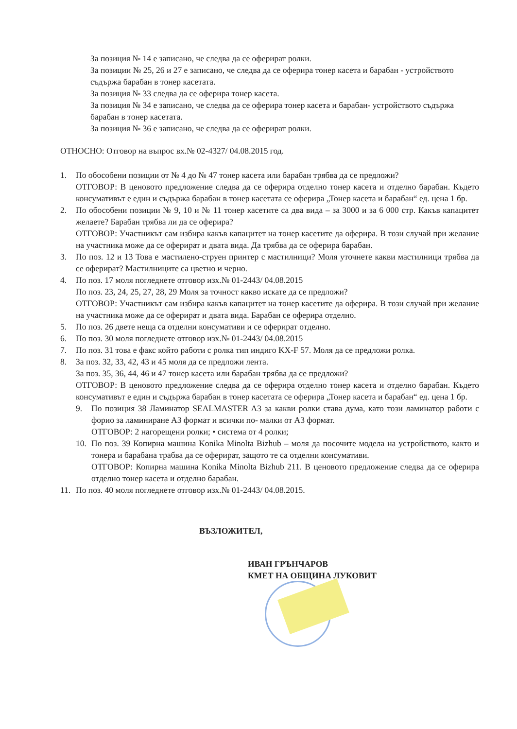За позиция № 14 е записано, че следва да се оферират ролки.
За позиции № 25, 26 и 27 е записано, че следва да се оферира тонер касета и барабан - устройството съдържа барабан в тонер касетата.
За позиция № 33 следва да се оферира тонер касета.
За позиция № 34 е записано, че следва да се оферира тонер касета и барабан- устройството съдържа барабан в тонер касетата.
За позиция № 36 е записано, че следва да се оферират ролки.
ОТНОСНО: Отговор на въпрос вх.№ 02-4327/ 04.08.2015 год.
1. По обособени позиции от № 4 до № 47 тонер касета или барабан трябва да се предложи?
ОТГОВОР: В ценовото предложение следва да се оферира отделно тонер касета и отделно барабан. Където консумативът е един и съдържа барабан в тонер касетата се оферира „Тонер касета и барабан“ ед. цена 1 бр.
2. По обособени позиции № 9, 10 и № 11 тонер касетите са два вида – за 3000 и за 6 000 стр. Какъв капацитет желаете? Барабан трябва ли да се оферира?
ОТГОВОР: Участникът сам избира какъв капацитет на тонер касетите да оферира. В този случай при желание на участника може да се оферират и двата вида. Да трябва да се оферира барабан.
3. По поз. 12 и 13 Това е мастилено-струен принтер с мастилници? Моля уточнете какви мастилници трябва да се оферират? Мастилниците са цветно и черно.
4. По поз. 17 моля погледнете отговор изх.№ 01-2443/ 04.08.2015
По поз. 23, 24, 25, 27, 28, 29 Моля за точност какво искате да се предложи?
ОТГОВОР: Участникът сам избира какъв капацитет на тонер касетите да оферира. В този случай при желание на участника може да се оферират и двата вида. Барабан се оферира отделно.
5. По поз. 26 двете неща са отделни консумативи и се оферират отделно.
6. По поз. 30 моля погледнете отговор изх.№ 01-2443/ 04.08.2015
7. По поз. 31 това е факс който работи с ролка тип индиго KX-F 57. Моля да се предложи ролка.
8. За поз. 32, 33, 42, 43 и 45 моля да се предложи лента.
За поз. 35, 36, 44, 46 и 47 тонер касета или барабан трябва да се предложи?
ОТГОВОР: В ценовото предложение следва да се оферира отделно тонер касета и отделно барабан. Където консумативът е един и съдържа барабан в тонер касетата се оферира „Тонер касета и барабан“ ед. цена 1 бр.
9. По позиция 38 Ламинатор SEALMASTER A3 за какви ролки става дума, като този ламинатор работи с форио за ламиниране A3 формат и всички по- малки от A3 формат.
ОТГОВОР: 2 нагорещени ролки; • система от 4 ролки;
10. По поз. 39 Копирна машина Konika Minolta Bizhub – моля да посочите модела на устройството, както и тонера и барабана трабва да се оферират, защото те са отделни консумативи.
ОТГОВОР: Копирна машина Konika Minolta Bizhub 211. В ценовото предложение следва да се оферира отделно тонер касета и отделно барабан.
11. По поз. 40 моля погледнете отговор изх.№ 01-2443/ 04.08.2015.
ВЪЗЛОЖИТЕЛ,
ИВАН ГРЪНЧАРОВ
КМЕТ НА ОБЩИНА ЛУКОВИТ